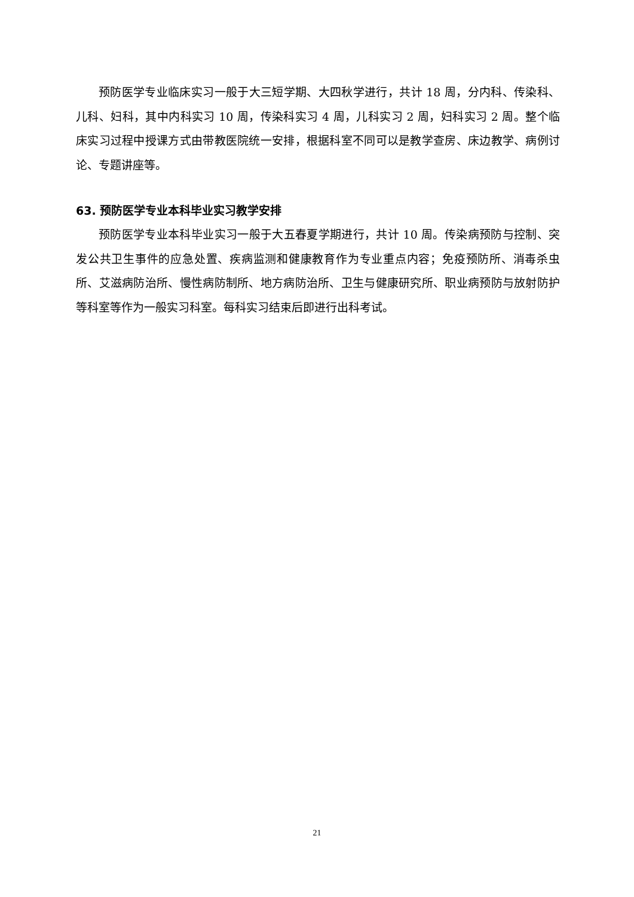预防医学专业临床实习一般于大三短学期、大四秋学进行，共计 18 周，分内科、传染科、儿科、妇科，其中内科实习 10 周，传染科实习 4 周，儿科实习 2 周，妇科实习 2 周。整个临床实习过程中授课方式由带教医院统一安排，根据科室不同可以是教学查房、床边教学、病例讨论、专题讲座等。
63. 预防医学专业本科毕业实习教学安排
预防医学专业本科毕业实习一般于大五春夏学期进行，共计 10 周。传染病预防与控制、突发公共卫生事件的应急处置、疾病监测和健康教育作为专业重点内容；免疫预防所、消毒杀虫所、艾滋病防治所、慢性病防制所、地方病防治所、卫生与健康研究所、职业病预防与放射防护等科室等作为一般实习科室。每科实习结束后即进行出科考试。
21